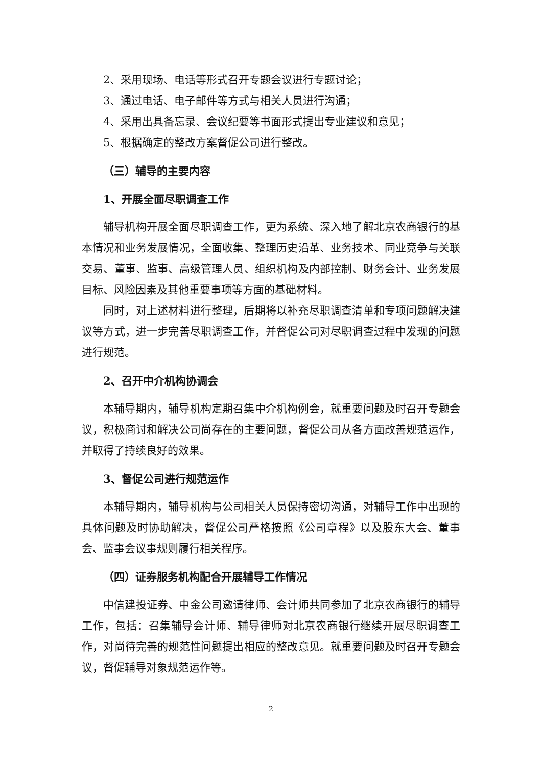2、采用现场、电话等形式召开专题会议进行专题讨论；
3、通过电话、电子邮件等方式与相关人员进行沟通；
4、采用出具备忘录、会议纪要等书面形式提出专业建议和意见；
5、根据确定的整改方案督促公司进行整改。
（三）辅导的主要内容
1、开展全面尽职调查工作
辅导机构开展全面尽职调查工作，更为系统、深入地了解北京农商银行的基本情况和业务发展情况，全面收集、整理历史沿革、业务技术、同业竞争与关联交易、董事、监事、高级管理人员、组织机构及内部控制、财务会计、业务发展目标、风险因素及其他重要事项等方面的基础材料。
同时，对上述材料进行整理，后期将以补充尽职调查清单和专项问题解决建议等方式，进一步完善尽职调查工作，并督促公司对尽职调查过程中发现的问题进行规范。
2、召开中介机构协调会
本辅导期内，辅导机构定期召集中介机构例会，就重要问题及时召开专题会议，积极商讨和解决公司尚存在的主要问题，督促公司从各方面改善规范运作，并取得了持续良好的效果。
3、督促公司进行规范运作
本辅导期内，辅导机构与公司相关人员保持密切沟通，对辅导工作中出现的具体问题及时协助解决，督促公司严格按照《公司章程》以及股东大会、董事会、监事会议事规则履行相关程序。
（四）证券服务机构配合开展辅导工作情况
中信建投证券、中金公司邀请律师、会计师共同参加了北京农商银行的辅导工作，包括：召集辅导会计师、辅导律师对北京农商银行继续开展尽职调查工作，对尚待完善的规范性问题提出相应的整改意见。就重要问题及时召开专题会议，督促辅导对象规范运作等。
2